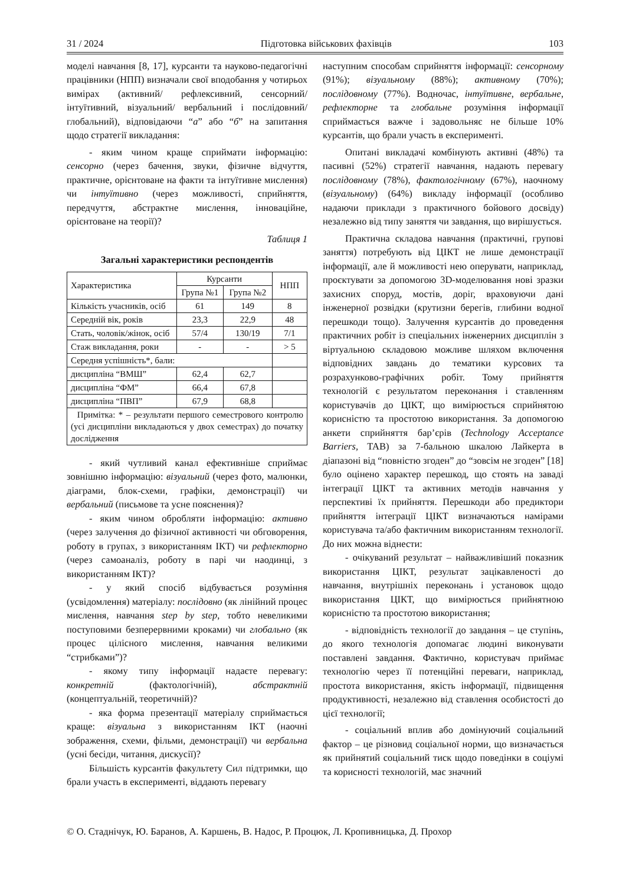31 / 2024 Підготовка військових фахівців 103
моделі навчання [8, 17], курсанти та науково-педагогічні працівники (НПП) визначали свої вподобання у чотирьох вимірах (активний/ рефлексивний, сенсорний/інтуїтивний, візуальний/ вербальний і послідовний/ глобальний), відповідаючи “а” або “б” на запитання щодо стратегії викладання:
- яким чином краще сприймати інформацію: сенсорно (через бачення, звуки, фізичне відчуття, практичне, орієнтоване на факти та інтуїтивне мислення) чи інтуїтивно (через можливості, сприйняття, передчуття, абстрактне мислення, інноваційне, орієнтоване на теорії)?
Таблиця 1
Загальні характеристики респондентів
| Характеристика | Курсанти | | НПП |
| | Група №1 | Група №2 | |
| Кількість учасників, осіб | 61 | 149 | 8 |
| Середній вік, років | 23,3 | 22,9 | 48 |
| Стать, чоловік/жінок, осіб | 57/4 | 130/19 | 7/1 |
| Стаж викладання, роки | - | - | > 5 |
| Середня успішність*, бали: | | | |
| дисципліна “ВМШ” | 62,4 | 62,7 | |
| дисципліна “ФМ” | 66,4 | 67,8 | |
| дисципліна “ПВП” | 67,9 | 68,8 | |
| Примітка: * – результати першого семестрового контролю (усі дисципліни викладаються у двох семестрах) до початку дослідження | | | |
- який чутливий канал ефективніше сприймає зовнішню інформацію: візуальний (через фото, малюнки, діаграми, блок-схеми, графіки, демонстрації) чи вербальний (письмове та усне пояснення)?
- яким чином обробляти інформацію: активно (через залучення до фізичної активності чи обговорення, роботу в групах, з використанням ІКТ) чи рефлекторно (через самоаналіз, роботу в парі чи наодинці, з використанням ІКТ)?
- у який спосіб відбувається розуміння (усвідомлення) матеріалу: послідовно (як лінійний процес мислення, навчання step by step, тобто невеликими поступовими безперервними кроками) чи глобально (як процес цілісного мислення, навчання великими “стрибками”)?
- якому типу інформації надаєте перевагу: конкретній (фактологічній), абстрактній (концептуальній, теоретичній)?
- яка форма презентації матеріалу сприймається краще: візуальна з використанням ІКТ (наочні зображення, схеми, фільми, демонстрації) чи вербальна (усні бесіди, читання, дискусії)?
Більшість курсантів факультету Сил підтримки, що брали участь в експерименті, віддають перевагу
наступним способам сприйняття інформації: сенсорному (91%); візуальному (88%); активному (70%); послідовному (77%). Водночас, інтуїтивне, вербальне, рефлекторне та глобальне розуміння інформації сприймається важче і задовольняє не більше 10% курсантів, що брали участь в експерименті.
Опитані викладачі комбінують активні (48%) та пасивні (52%) стратегії навчання, надають перевагу послідовному (78%), фактологічному (67%), наочному (візуальному) (64%) викладу інформації (особливо надаючи приклади з практичного бойового досвіду) незалежно від типу заняття чи завдання, що вирішується.
Практична складова навчання (практичні, групові заняття) потребують від ЦІКТ не лише демонстрації інформації, але й можливості нею оперувати, наприклад, проєктувати за допомогою 3D-моделювання нові зразки захисних споруд, мостів, доріг, враховуючи дані інженерної розвідки (крутизни берегів, глибини водної перешкоди тощо). Залучення курсантів до проведення практичних робіт із спеціальних інженерних дисциплін з віртуальною складовою можливе шляхом включення відповідних завдань до тематики курсових та розрахунково-графічних робіт. Тому прийняття технологій є результатом переконання і ставленням користувачів до ЦІКТ, що вимірюється сприйнятою корисністю та простотою використання. За допомогою анкети сприйняття бар’єрів (Technology Acceptance Barriers, TAB) за 7-бальною шкалою Лайкерта в діапазоні від “повністю згоден” до “зовсім не згоден” [18] було оцінено характер перешкод, що стоять на заваді інтеграції ЦІКТ та активних методів навчання у перспективі їх прийняття. Перешкоди або предиктори прийняття інтеграції ЦІКТ визначаються намірами користувача та/або фактичним використанням технології. До них можна віднести:
- очікуваний результат – найважливіший показник використання ЦІКТ, результат зацікавленості до навчання, внутрішніх переконань і установок щодо використання ЦІКТ, що вимірюється прийнятною корисністю та простотою використання;
- відповідність технології до завдання – це ступінь, до якого технологія допомагає людині виконувати поставлені завдання. Фактично, користувач приймає технологію через її потенційні переваги, наприклад, простота використання, якість інформації, підвищення продуктивності, незалежно від ставлення особистості до цієї технології;
- соціальний вплив або домінуючий соціальний фактор – це різновид соціальної норми, що визначається як прийнятий соціальний тиск щодо поведінки в соціумі та корисності технологій, має значний
© О. Стаднічук, Ю. Баранов, А. Каршень, В. Надос, Р. Процюк, Л. Кропивницька, Д. Прохор